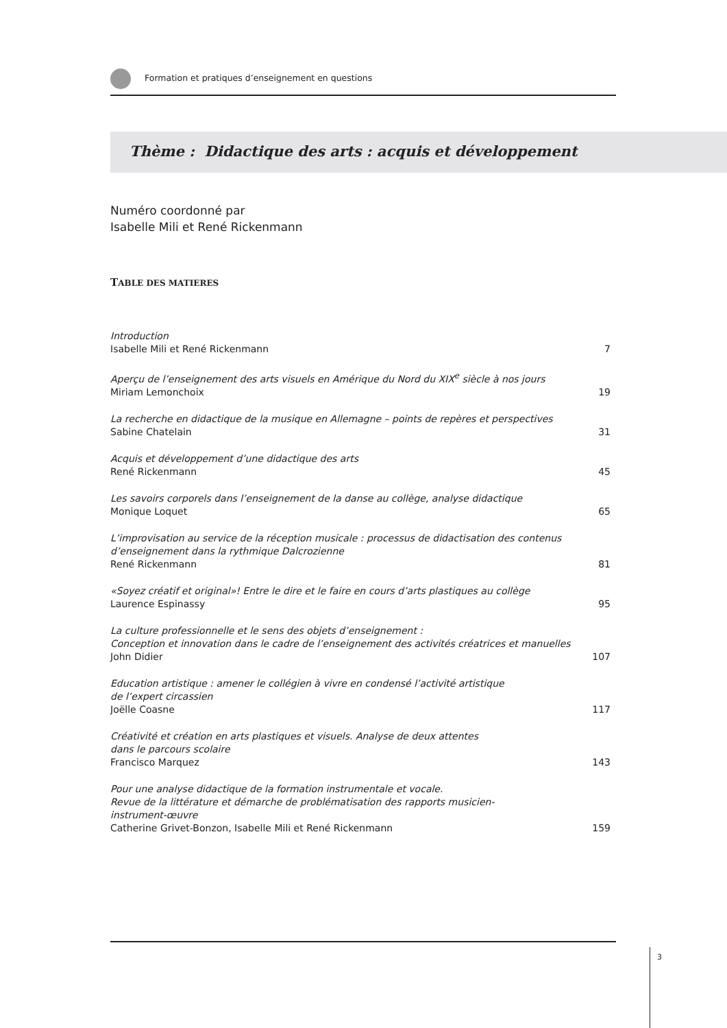Formation et pratiques d’enseignement en questions
Thème : Didactique des arts : acquis et développement
Numéro coordonné par
Isabelle Mili et René Rickenmann
TABLE DES MATIERES
Introduction
Isabelle Mili et René Rickenmann 7
Aperçu de l’enseignement des arts visuels en Amérique du Nord du XIX<sup>e</sup> siècle à nos jours
Miriam Lemonchoix 19
La recherche en didactique de la musique en Allemagne – points de repères et perspectives
Sabine Chatelain 31
Acquis et développement d’une didactique des arts
René Rickenmann 45
Les savoirs corporels dans l’enseignement de la danse au collège, analyse didactique
Monique Loquet 65
L’improvisation au service de la réception musicale : processus de didactisation des contenus d’enseignement dans la rythmique Dalcrozienne
René Rickenmann 81
«Soyez créatif et original»! Entre le dire et le faire en cours d’arts plastiques au collège
Laurence Espinassy 95
La culture professionnelle et le sens des objets d’enseignement :
Conception et innovation dans le cadre de l’enseignement des activités créatrices et manuelles
John Didier 107
Education artistique : amener le collégien à vivre en condensé l’activité artistique
de l’expert circassien
Joëlle Coasne 117
Créativité et création en arts plastiques et visuels. Analyse de deux attentes
dans le parcours scolaire
Francisco Marquez 143
Pour une analyse didactique de la formation instrumentale et vocale.
Revue de la littérature et démarche de problématisation des rapports musicien-
instrument-œuvre
Catherine Grivet-Bonzon, Isabelle Mili et René Rickenmann 159
3